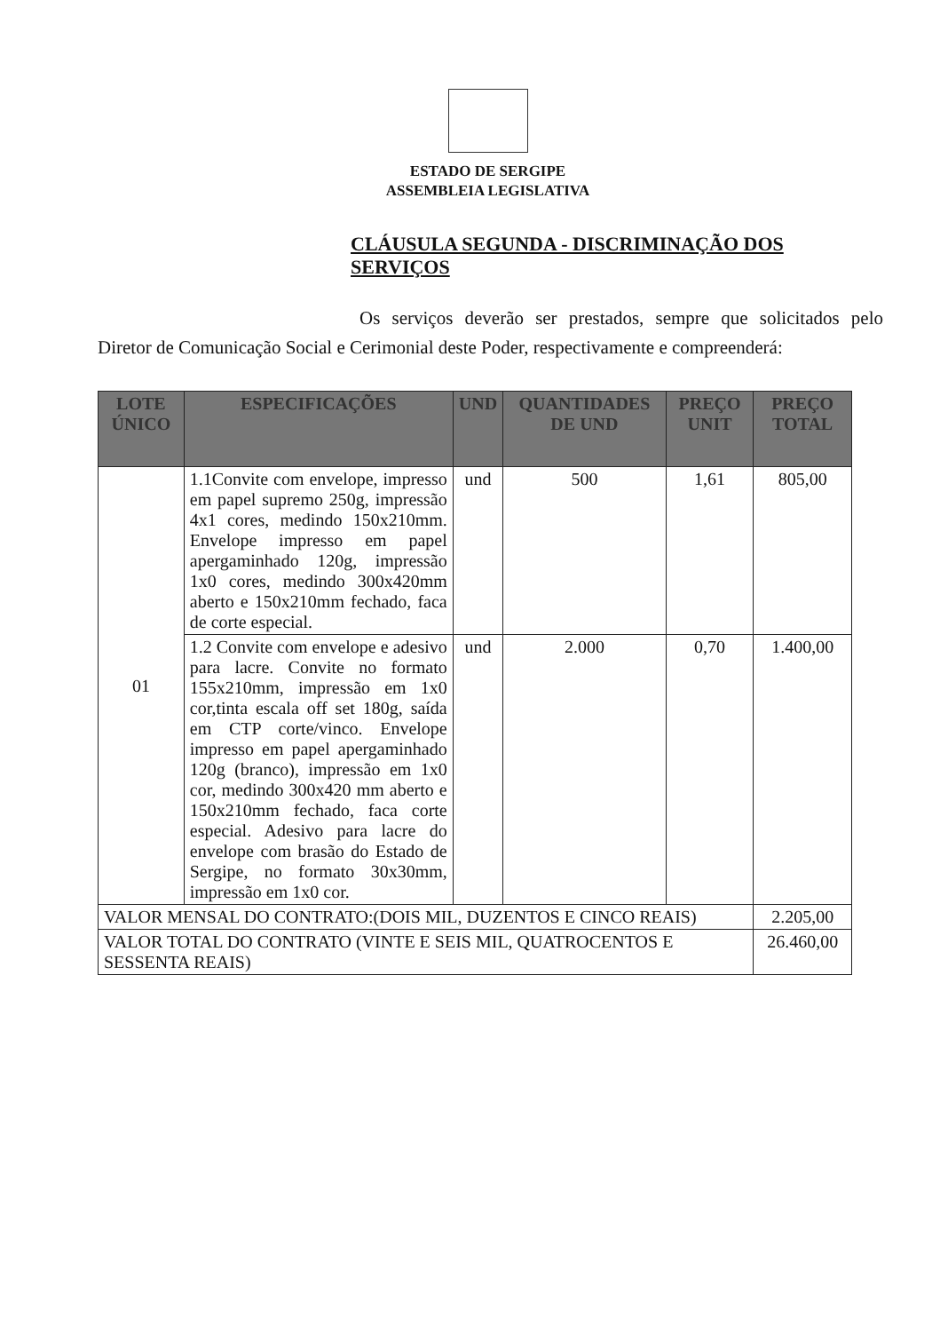ESTADO DE SERGIPE
ASSEMBLEIA LEGISLATIVA
CLÁUSULA SEGUNDA - DISCRIMINAÇÃO DOS SERVIÇOS
Os serviços deverão ser prestados, sempre que solicitados pelo Diretor de Comunicação Social e Cerimonial deste Poder, respectivamente e compreenderá:
| LOTE ÚNICO | ESPECIFICAÇÕES | UND | QUANTIDADES DE UND | PREÇO UNIT | PREÇO TOTAL |
| --- | --- | --- | --- | --- | --- |
| 01 | 1.1Convite com envelope, impresso em papel supremo 250g, impressão 4x1 cores, medindo 150x210mm. Envelope impresso em papel apergaminhado 120g, impressão 1x0 cores, medindo 300x420mm aberto e 150x210mm fechado, faca de corte especial. | und | 500 | 1,61 | 805,00 |
| | 1.2 Convite com envelope e adesivo para lacre. Convite no formato 155x210mm, impressão em 1x0 cor,tinta escala off set 180g, saída em CTP corte/vinco. Envelope impresso em papel apergaminhado 120g (branco), impressão em 1x0 cor, medindo 300x420 mm aberto e 150x210mm fechado, faca corte especial. Adesivo para lacre do envelope com brasão do Estado de Sergipe, no formato 30x30mm, impressão em 1x0 cor. | und | 2.000 | 0,70 | 1.400,00 |
| VALOR MENSAL DO CONTRATO:(DOIS MIL, DUZENTOS E CINCO REAIS) | | | | | 2.205,00 |
| VALOR TOTAL DO CONTRATO (VINTE E SEIS MIL, QUATROCENTOS E SESSENTA REAIS) | | | | | 26.460,00 |